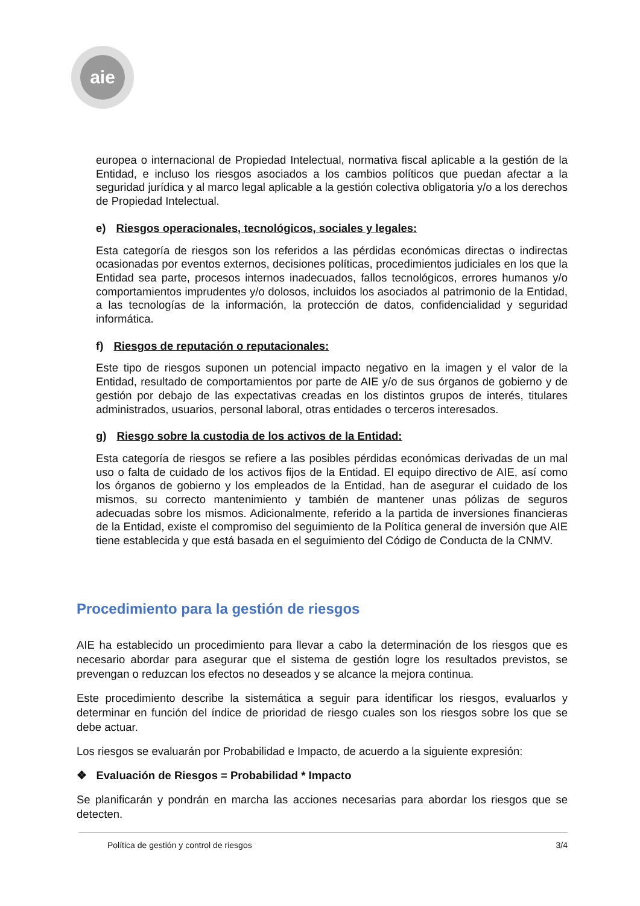aie
europea o internacional de Propiedad Intelectual, normativa fiscal aplicable a la gestión de la Entidad, e incluso los riesgos asociados a los cambios políticos que puedan afectar a la seguridad jurídica y al marco legal aplicable a la gestión colectiva obligatoria y/o a los derechos de Propiedad Intelectual.
e) Riesgos operacionales, tecnológicos, sociales y legales:
Esta categoría de riesgos son los referidos a las pérdidas económicas directas o indirectas ocasionadas por eventos externos, decisiones políticas, procedimientos judiciales en los que la Entidad sea parte, procesos internos inadecuados, fallos tecnológicos, errores humanos y/o comportamientos imprudentes y/o dolosos, incluidos los asociados al patrimonio de la Entidad, a las tecnologías de la información, la protección de datos, confidencialidad y seguridad informática.
f) Riesgos de reputación o reputacionales:
Este tipo de riesgos suponen un potencial impacto negativo en la imagen y el valor de la Entidad, resultado de comportamientos por parte de AIE y/o de sus órganos de gobierno y de gestión por debajo de las expectativas creadas en los distintos grupos de interés, titulares administrados, usuarios, personal laboral, otras entidades o terceros interesados.
g) Riesgo sobre la custodia de los activos de la Entidad:
Esta categoría de riesgos se refiere a las posibles pérdidas económicas derivadas de un mal uso o falta de cuidado de los activos fijos de la Entidad. El equipo directivo de AIE, así como los órganos de gobierno y los empleados de la Entidad, han de asegurar el cuidado de los mismos, su correcto mantenimiento y también de mantener unas pólizas de seguros adecuadas sobre los mismos. Adicionalmente, referido a la partida de inversiones financieras de la Entidad, existe el compromiso del seguimiento de la Política general de inversión que AIE tiene establecida y que está basada en el seguimiento del Código de Conducta de la CNMV.
Procedimiento para la gestión de riesgos
AIE ha establecido un procedimiento para llevar a cabo la determinación de los riesgos que es necesario abordar para asegurar que el sistema de gestión logre los resultados previstos, se prevengan o reduzcan los efectos no deseados y se alcance la mejora continua.
Este procedimiento describe la sistemática a seguir para identificar los riesgos, evaluarlos y determinar en función del índice de prioridad de riesgo cuales son los riesgos sobre los que se debe actuar.
Los riesgos se evaluarán por Probabilidad e Impacto, de acuerdo a la siguiente expresión:
❖ Evaluación de Riesgos = Probabilidad * Impacto
Se planificarán y pondrán en marcha las acciones necesarias para abordar los riesgos que se detecten.
Política de gestión y control de riesgos 3/4